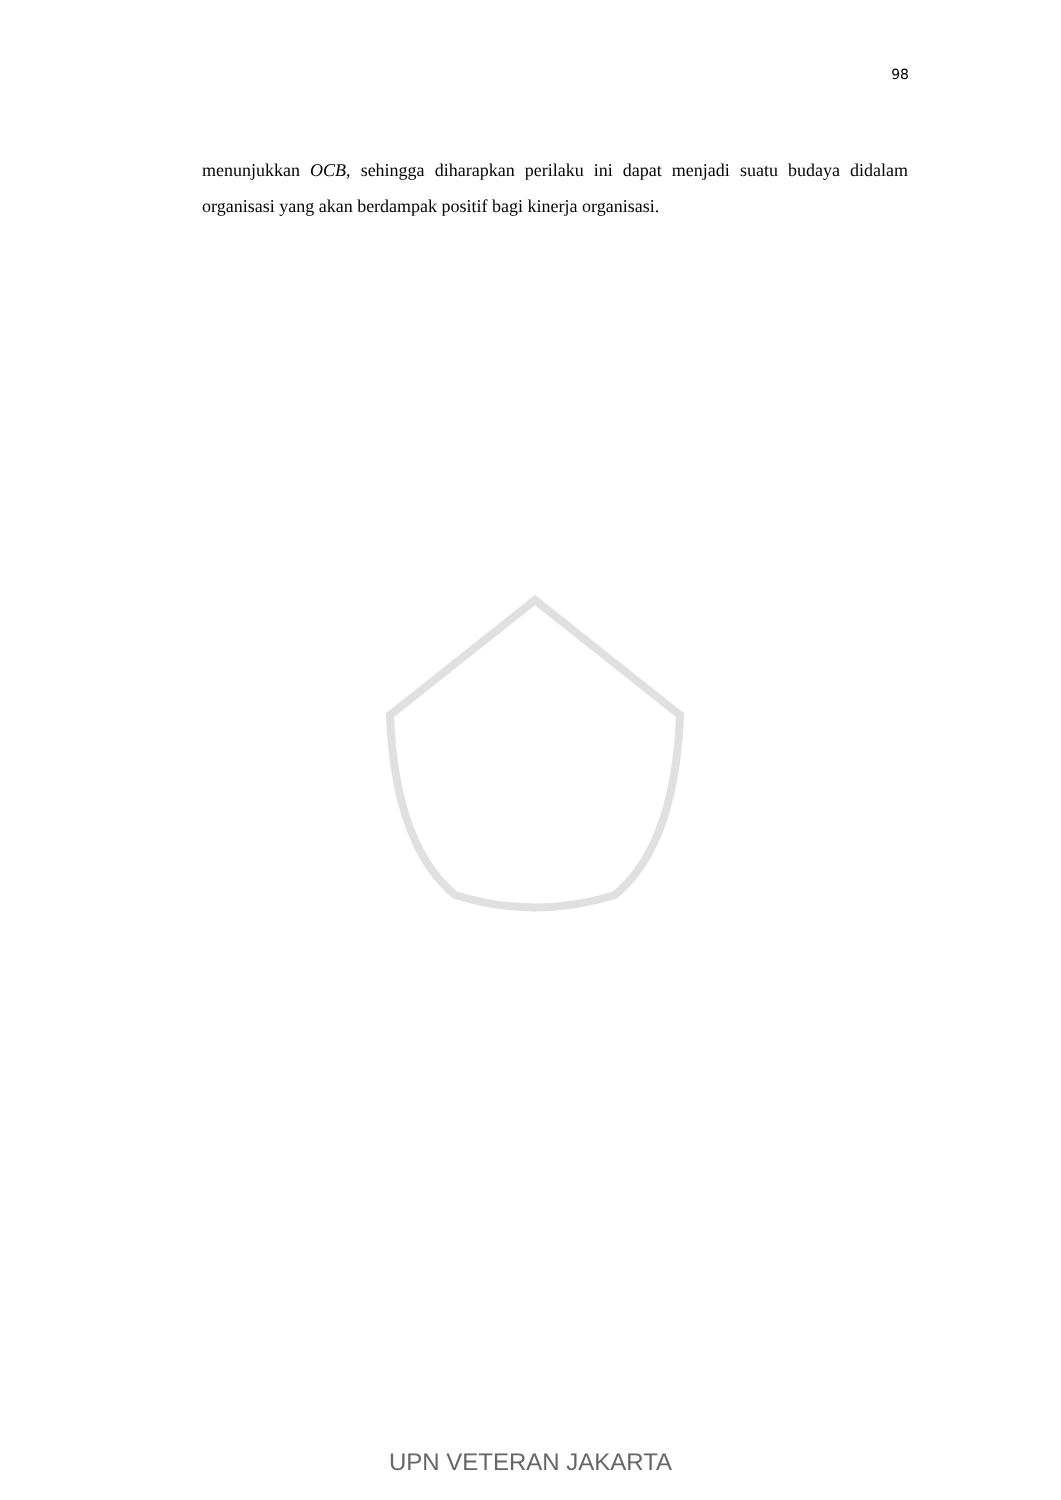98
menunjukkan OCB, sehingga diharapkan perilaku ini dapat menjadi suatu budaya didalam organisasi yang akan berdampak positif bagi kinerja organisasi.
UPN VETERAN JAKARTA